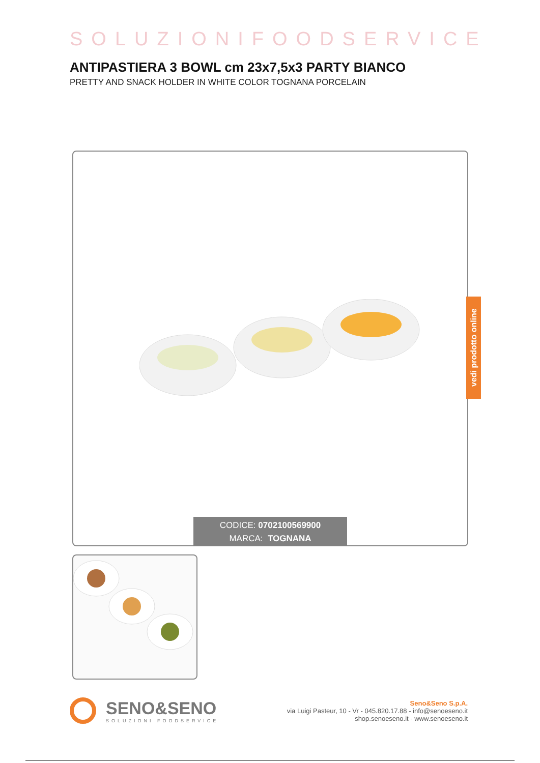SOLUZIONIFOODSERVICE
ANTIPASTIERA 3 BOWL cm 23x7,5x3 PARTY BIANCO
PRETTY AND SNACK HOLDER IN WHITE COLOR TOGNANA PORCELAIN
CODICE: 0702100569900
MARCA: TOGNANA
vedi prodotto online
SENO&SENO
SOLUZIONI FOODSERVICE
Seno&Seno S.p.A.
via Luigi Pasteur, 10 - Vr - 045.820.17.88 - info@senoeseno.it
shop.senoeseno.it - www.senoeseno.it